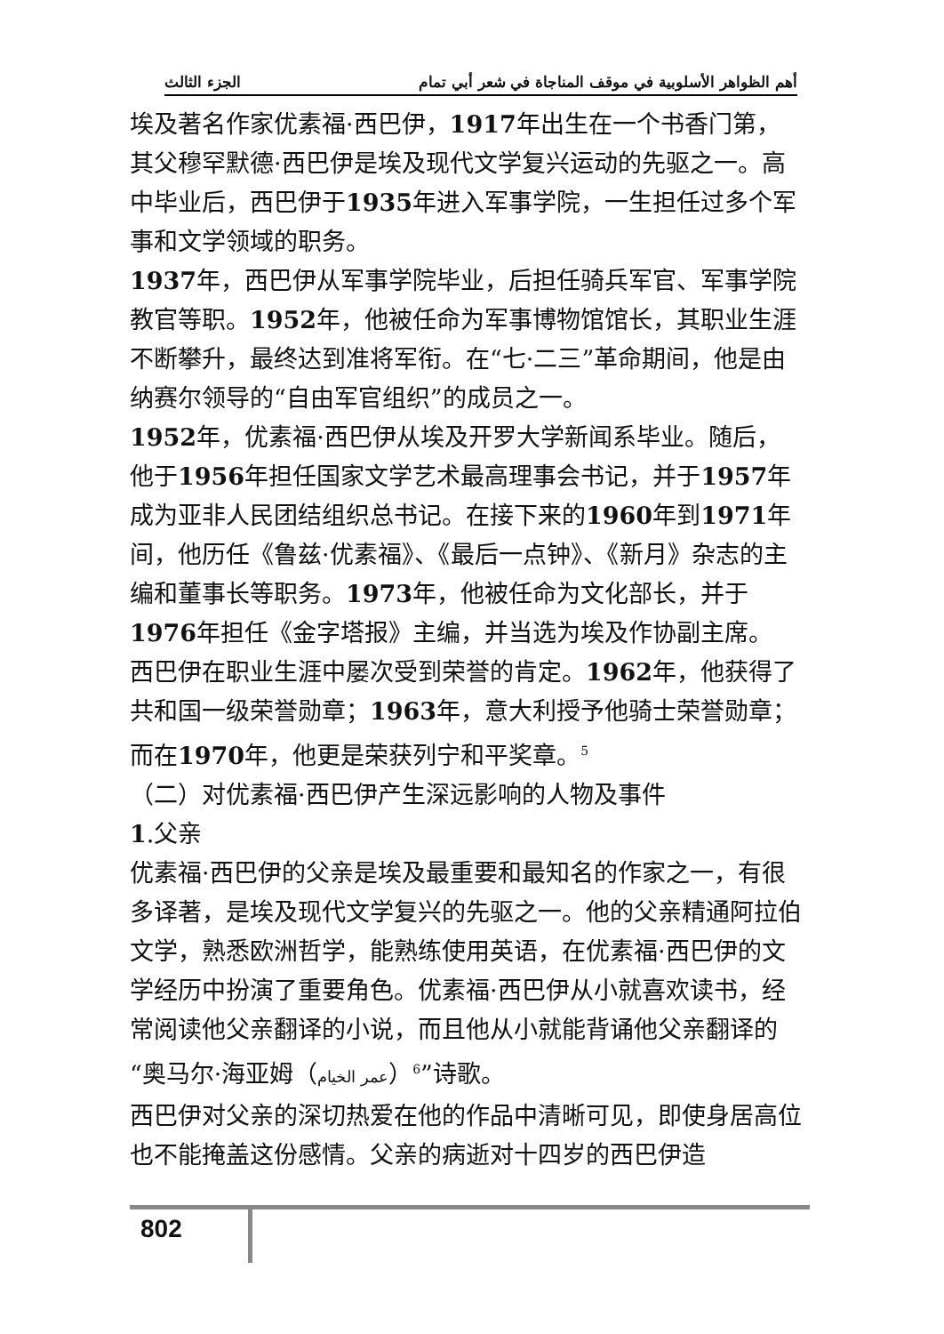أهم الظواهر الأسلوبية في موقف المناجاة في شعر أبي تمام الجزء الثالث
埃及著名作家优素福·西巴伊，1917年出生在一个书香门第，其父穆罕默德·西巴伊是埃及现代文学复兴运动的先驱之一。高中毕业后，西巴伊于1935年进入军事学院，一生担任过多个军事和文学领域的职务。
1937年，西巴伊从军事学院毕业，后担任骑兵军官、军事学院教官等职。1952年，他被任命为军事博物馆馆长，其职业生涯不断攀升，最终达到准将军衔。在“七·二三”革命期间，他是由纳赛尔领导的“自由军官组织”的成员之一。
1952年，优素福·西巴伊从埃及开罗大学新闻系毕业。随后，他于1956年担任国家文学艺术最高理事会书记，并于1957年成为亚非人民团结组织总书记。在接下来的1960年到1971年间，他历任《鲁兹·优素福》、《最后一点钟》、《新月》杂志的主编和董事长等职务。1973年，他被任命为文化部长，并于1976年担任《金字塔报》主编，并当选为埃及作协副主席。
西巴伊在职业生涯中屡次受到荣誉的肯定。1962年，他获得了共和国一级荣誉勋章；1963年，意大利授予他骑士荣誉勋章；而在1970年，他更是荣获列宁和平奖章。<sup>5</sup>
（二）对优素福·西巴伊产生深远影响的人物及事件
1.父亲
优素福·西巴伊的父亲是埃及最重要和最知名的作家之一，有很多译著，是埃及现代文学复兴的先驱之一。他的父亲精通阿拉伯文学，熟悉欧洲哲学，能熟练使用英语，在优素福·西巴伊的文学经历中扮演了重要角色。优素福·西巴伊从小就喜欢读书，经常阅读他父亲翻译的小说，而且他从小就能背诵他父亲翻译的“奥马尔·海亚姆（عمر الخيام）<sup>6</sup>”诗歌。
西巴伊对父亲的深切热爱在他的作品中清晰可见，即使身居高位也不能掩盖这份感情。父亲的病逝对十四岁的西巴伊造
802